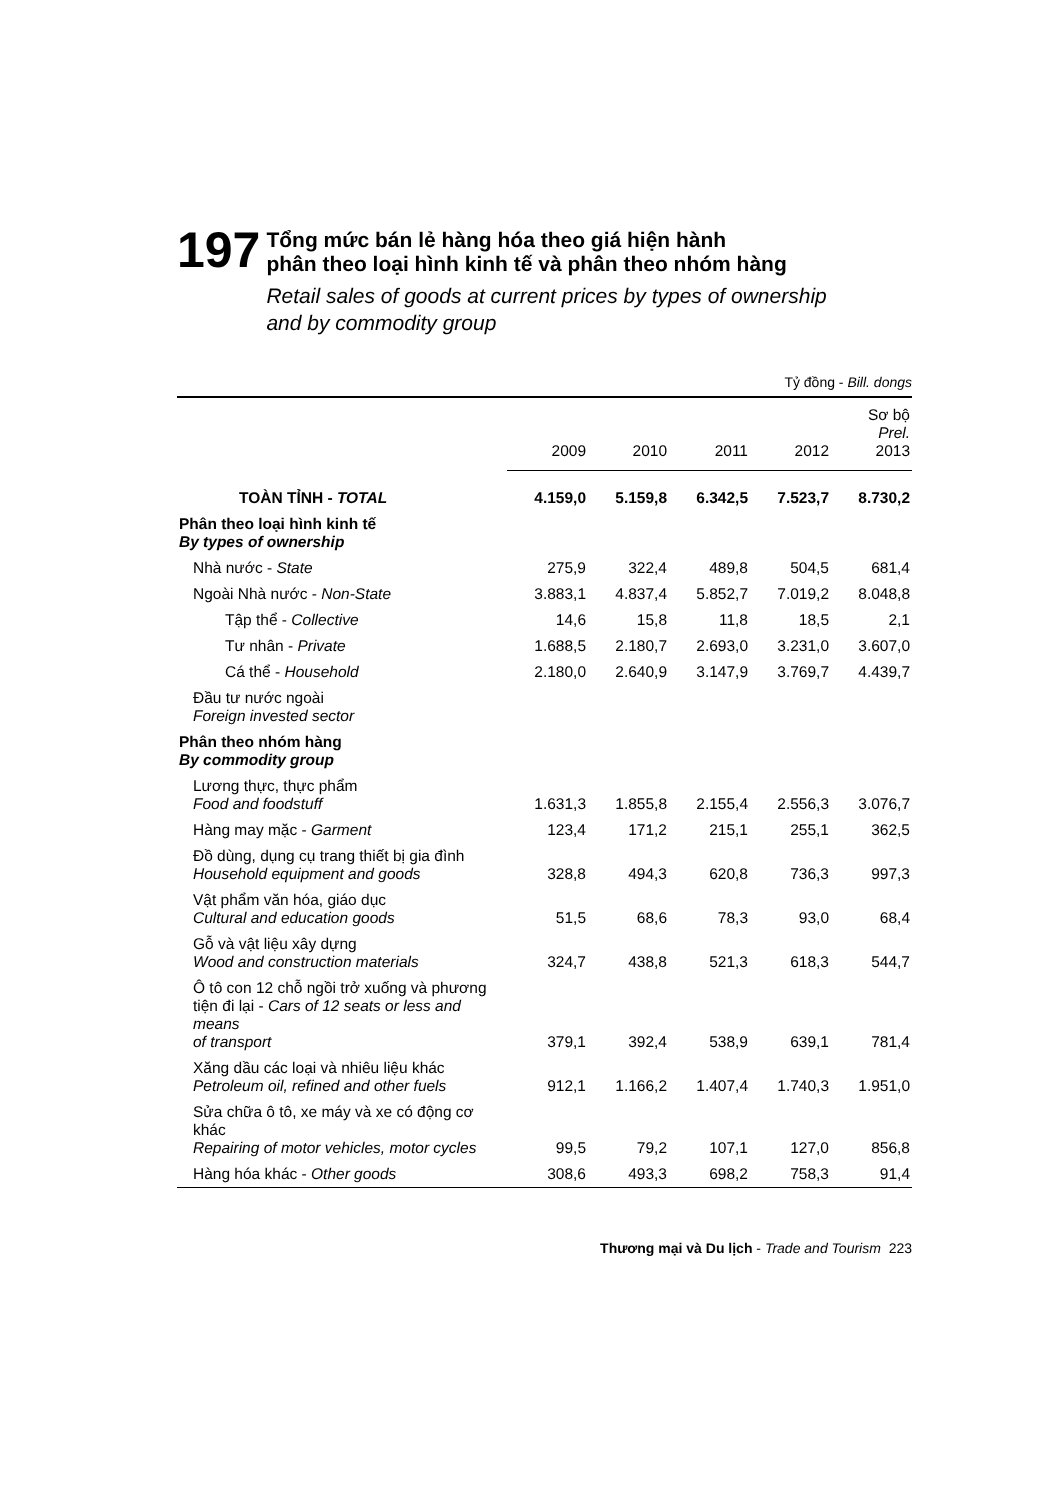197
Tổng mức bán lẻ hàng hóa theo giá hiện hành
phân theo loại hình kinh tế và phân theo nhóm hàng
Retail sales of goods at current prices by types of ownership
and by commodity group
Tỷ đồng - Bill. dongs
| | 2009 | 2010 | 2011 | 2012 | Sơ bộ Prel. 2013 |
| --- | --- | --- | --- | --- | --- |
| TOÀN TỈNH - TOTAL | 4.159,0 | 5.159,8 | 6.342,5 | 7.523,7 | 8.730,2 |
| Phân theo loại hình kinh tế By types of ownership | | | | | |
| Nhà nước - State | 275,9 | 322,4 | 489,8 | 504,5 | 681,4 |
| Ngoài Nhà nước - Non-State | 3.883,1 | 4.837,4 | 5.852,7 | 7.019,2 | 8.048,8 |
| Tập thể - Collective | 14,6 | 15,8 | 11,8 | 18,5 | 2,1 |
| Tư nhân - Private | 1.688,5 | 2.180,7 | 2.693,0 | 3.231,0 | 3.607,0 |
| Cá thể - Household | 2.180,0 | 2.640,9 | 3.147,9 | 3.769,7 | 4.439,7 |
| Đầu tư nước ngoài Foreign invested sector | | | | | |
| Phân theo nhóm hàng By commodity group | | | | | |
| Lương thực, thực phẩm Food and foodstuff | 1.631,3 | 1.855,8 | 2.155,4 | 2.556,3 | 3.076,7 |
| Hàng may mặc - Garment | 123,4 | 171,2 | 215,1 | 255,1 | 362,5 |
| Đồ dùng, dụng cụ trang thiết bị gia đình Household equipment and goods | 328,8 | 494,3 | 620,8 | 736,3 | 997,3 |
| Vật phẩm văn hóa, giáo dục Cultural and education goods | 51,5 | 68,6 | 78,3 | 93,0 | 68,4 |
| Gỗ và vật liệu xây dựng Wood and construction materials | 324,7 | 438,8 | 521,3 | 618,3 | 544,7 |
| Ô tô con 12 chỗ ngồi trở xuống và phương tiện đi lại - Cars of 12 seats or less and means of transport | 379,1 | 392,4 | 538,9 | 639,1 | 781,4 |
| Xăng dầu các loại và nhiêu liệu khác Petroleum oil, refined and other fuels | 912,1 | 1.166,2 | 1.407,4 | 1.740,3 | 1.951,0 |
| Sửa chữa ô tô, xe máy và xe có động cơ khác Repairing of motor vehicles, motor cycles | 99,5 | 79,2 | 107,1 | 127,0 | 856,8 |
| Hàng hóa khác - Other goods | 308,6 | 493,3 | 698,2 | 758,3 | 91,4 |
Thương mại và Du lịch - Trade and Tourism 223